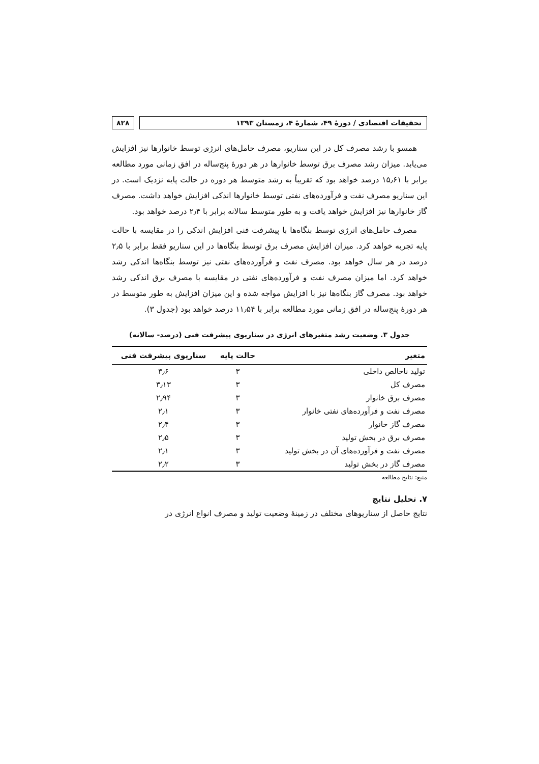تحقیقات اقتصادی / دورهٔ ۴۹، شمارهٔ ۴، زمستان ۱۳۹۳
۸۲۸
همسو با رشد مصرف کل در این سناریو، مصرف حامل‌های انرژی توسط خانوارها نیز افزایش می‌یابد. میزان رشد مصرف برق توسط خانوارها در هر دورهٔ پنج‌ساله در افق زمانی مورد مطالعه برابر با ۱۵٫۶۱ درصد خواهد بود که تقریباً به رشد متوسط هر دوره در حالت پایه نزدیک است. در این سناریو مصرف نفت و فرآورده‌های نفتی توسط خانوارها اندکی افزایش خواهد داشت. مصرف گاز خانوارها نیز افزایش خواهد یافت و به طور متوسط سالانه برابر با ۲٫۴ درصد خواهد بود.
مصرف حامل‌های انرژی توسط بنگاه‌ها با پیشرفت فنی افزایش اندکی را در مقایسه با حالت پایه تجربه خواهد کرد. میزان افزایش مصرف برق توسط بنگاه‌ها در این سناریو فقط برابر با ۲٫۵ درصد در هر سال خواهد بود. مصرف نفت و فرآورده‌های نفتی نیز توسط بنگاه‌ها اندکی رشد خواهد کرد. اما میزان مصرف نفت و فرآورده‌های نفتی در مقایسه با مصرف برق اندکی رشد خواهد بود. مصرف گاز بنگاه‌ها نیز با افزایش مواجه شده و این میزان افزایش به طور متوسط در هر دورهٔ پنج‌ساله در افق زمانی مورد مطالعه برابر با ۱۱٫۵۴ درصد خواهد بود (جدول ۳).
جدول ۳. وضعیت رشد متغیرهای انرژی در سناریوی پیشرفت فنی (درصد- سالانه)
| متغیر | حالت پایه | سناریوی پیشرفت فنی |
| --- | --- | --- |
| تولید ناخالص داخلی | ۳ | ۳٫۶ |
| مصرف کل | ۳ | ۳٫۱۳ |
| مصرف برق خانوار | ۳ | ۲٫۹۴ |
| مصرف نفت و فرآورده‌های نفتی خانوار | ۳ | ۲٫۱ |
| مصرف گاز خانوار | ۳ | ۲٫۴ |
| مصرف برق در بخش تولید | ۳ | ۲٫۵ |
| مصرف نفت و فرآورده‌های آن در بخش تولید | ۳ | ۲٫۱ |
| مصرف گاز در بخش تولید | ۳ | ۲٫۲ |
منبع: نتایج مطالعه
۷. تحلیل نتایج
نتایج حاصل از سناریوهای مختلف در زمینهٔ وضعیت تولید و مصرف انواع انرژی در